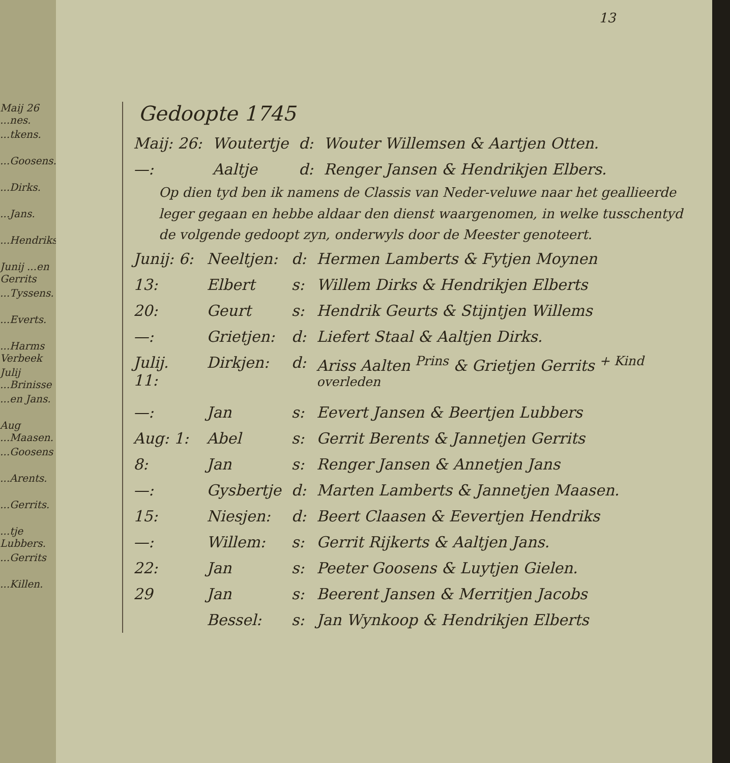Maij 26 ...nes.
...tkens.
...Goosens.
...Dirks.
...Jans.
...Hendriks.
Junij ...en Gerrits
...Tyssens.
...Everts.
...Harms Verbeek
Julij ...Brinisse
...en Jans.
Aug ...Maasen.
...Goosens
...Arents.
...Gerrits.
...tje Lubbers.
...Gerrits
...Killen.
13
Gedoopte 1745
| Maij: 26: | Woutertje | d: | Wouter Willemsen & Aartjen Otten. |
| —: | Aaltje | d: | Renger Jansen & Hendrikjen Elbers. |
Op dien tyd ben ik namens de Classis van Neder-veluwe naar het geallieerde leger gegaan en hebbe aldaar den dienst waargenomen, in welke tusschentyd de volgende gedoopt zyn, onderwyls door de Meester genoteert.
| Junij: 6: | Neeltjen: | d: | Hermen Lamberts & Fytjen Moynen |
| 13: | Elbert | s: | Willem Dirks & Hendrikjen Elberts |
| 20: | Geurt | s: | Hendrik Geurts & Stijntjen Willems |
| —: | Grietjen: | d: | Liefert Staal & Aaltjen Dirks. |
| Julij. 11: | Dirkjen: | d: | Ariss Aalten <sup>Prins</sup> & Grietjen Gerrits <sup>+ Kind overleden</sup> |
| —: | Jan | s: | Eevert Jansen & Beertjen Lubbers |
| Aug: 1: | Abel | s: | Gerrit Berents & Jannetjen Gerrits |
| 8: | Jan | s: | Renger Jansen & Annetjen Jans |
| —: | Gysbertje | d: | Marten Lamberts & Jannetjen Maasen. |
| 15: | Niesjen: | d: | Beert Claasen & Eevertjen Hendriks |
| —: | Willem: | s: | Gerrit Rijkerts & Aaltjen Jans. |
| 22: | Jan | s: | Peeter Goosens & Luytjen Gielen. |
| 29 | Jan | s: | Beerent Jansen & Merritjen Jacobs |
| | Bessel: | s: | Jan Wynkoop & Hendrikjen Elberts |